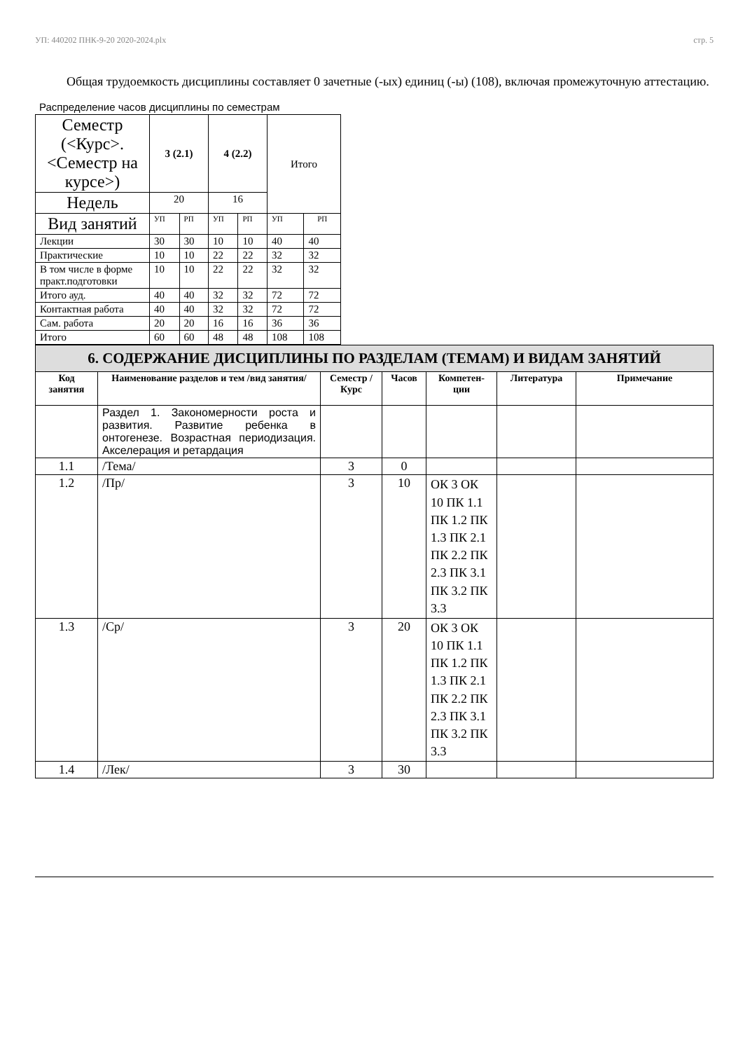УП: 440202 ПНК-9-20 2020-2024.plx стр. 5
Общая трудоемкость дисциплины составляет 0 зачетные (-ых) единиц (-ы) (108), включая промежуточную аттестацию.
Распределение часов дисциплины по семестрам
| Семестр (<Курс>.<Семестр на курсе>) | 3 (2.1) | | 4 (2.2) | | Итого | |
| Недель | 20 | | 16 | | | |
| Вид занятий | УП | РП | УП | РП | УП | РП |
| Лекции | 30 | 30 | 10 | 10 | 40 | 40 |
| Практические | 10 | 10 | 22 | 22 | 32 | 32 |
| В том числе в форме практ.подготовки | 10 | 10 | 22 | 22 | 32 | 32 |
| Итого ауд. | 40 | 40 | 32 | 32 | 72 | 72 |
| Контактная работа | 40 | 40 | 32 | 32 | 72 | 72 |
| Сам. работа | 20 | 20 | 16 | 16 | 36 | 36 |
| Итого | 60 | 60 | 48 | 48 | 108 | 108 |
| 6. СОДЕРЖАНИЕ ДИСЦИПЛИНЫ ПО РАЗДЕЛАМ (ТЕМАМ) И ВИДАМ ЗАНЯТИЙ | | | | | | |
| Код занятия | Наименование разделов и тем /вид занятия/ | Семестр / Курс | Часов | Компетен-ции | Литература | Примечание |
| | Раздел 1. Закономерности роста и развития. Развитие ребенка в онтогенезе. Возрастная периодизация. Акселерация и ретардация | | | | | |
| 1.1 | /Тема/ | 3 | 0 | | | |
| 1.2 | /Пр/ | 3 | 10 | ОК 3 ОК 10 ПК 1.1 ПК 1.2 ПК 1.3 ПК 2.1 ПК 2.2 ПК 2.3 ПК 3.1 ПК 3.2 ПК 3.3 | | |
| 1.3 | /Ср/ | 3 | 20 | ОК 3 ОК 10 ПК 1.1 ПК 1.2 ПК 1.3 ПК 2.1 ПК 2.2 ПК 2.3 ПК 3.1 ПК 3.2 ПК 3.3 | | |
| 1.4 | /Лек/ | 3 | 30 | | | |